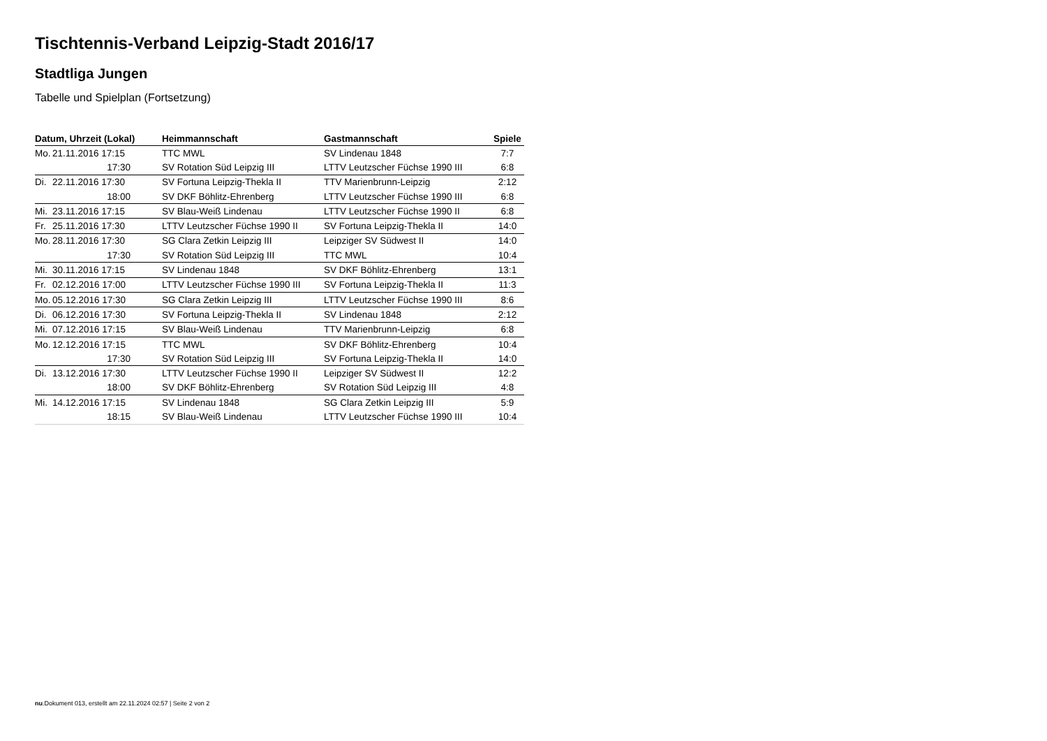Tischtennis-Verband Leipzig-Stadt 2016/17
Stadtliga Jungen
Tabelle und Spielplan (Fortsetzung)
| Datum, Uhrzeit (Lokal) | Heimmannschaft | Gastmannschaft | Spiele |
| --- | --- | --- | --- |
| Mo. 21.11.2016 17:15 | TTC MWL | SV Lindenau 1848 | 7:7 |
| 17:30 | SV Rotation Süd Leipzig III | LTTV Leutzscher Füchse 1990 III | 6:8 |
| Di. 22.11.2016 17:30 | SV Fortuna Leipzig-Thekla II | TTV Marienbrunn-Leipzig | 2:12 |
| 18:00 | SV DKF Böhlitz-Ehrenberg | LTTV Leutzscher Füchse 1990 III | 6:8 |
| Mi. 23.11.2016 17:15 | SV Blau-Weiß Lindenau | LTTV Leutzscher Füchse 1990 II | 6:8 |
| Fr. 25.11.2016 17:30 | LTTV Leutzscher Füchse 1990 II | SV Fortuna Leipzig-Thekla II | 14:0 |
| Mo. 28.11.2016 17:30 | SG Clara Zetkin Leipzig III | Leipziger SV Südwest II | 14:0 |
| 17:30 | SV Rotation Süd Leipzig III | TTC MWL | 10:4 |
| Mi. 30.11.2016 17:15 | SV Lindenau 1848 | SV DKF Böhlitz-Ehrenberg | 13:1 |
| Fr. 02.12.2016 17:00 | LTTV Leutzscher Füchse 1990 III | SV Fortuna Leipzig-Thekla II | 11:3 |
| Mo. 05.12.2016 17:30 | SG Clara Zetkin Leipzig III | LTTV Leutzscher Füchse 1990 III | 8:6 |
| Di. 06.12.2016 17:30 | SV Fortuna Leipzig-Thekla II | SV Lindenau 1848 | 2:12 |
| Mi. 07.12.2016 17:15 | SV Blau-Weiß Lindenau | TTV Marienbrunn-Leipzig | 6:8 |
| Mo. 12.12.2016 17:15 | TTC MWL | SV DKF Böhlitz-Ehrenberg | 10:4 |
| 17:30 | SV Rotation Süd Leipzig III | SV Fortuna Leipzig-Thekla II | 14:0 |
| Di. 13.12.2016 17:30 | LTTV Leutzscher Füchse 1990 II | Leipziger SV Südwest II | 12:2 |
| 18:00 | SV DKF Böhlitz-Ehrenberg | SV Rotation Süd Leipzig III | 4:8 |
| Mi. 14.12.2016 17:15 | SV Lindenau 1848 | SG Clara Zetkin Leipzig III | 5:9 |
| 18:15 | SV Blau-Weiß Lindenau | LTTV Leutzscher Füchse 1990 III | 10:4 |
nu.Dokument 013, erstellt am 22.11.2024 02:57 | Seite 2 von 2